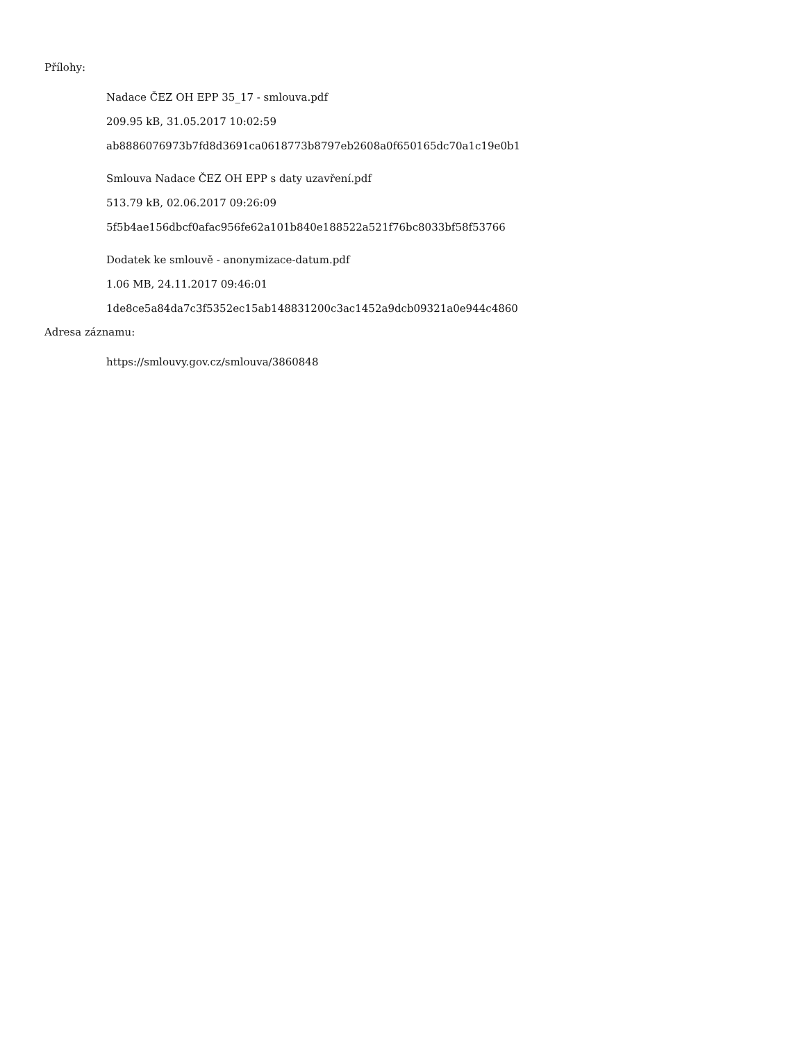Přílohy:
Nadace ČEZ OH EPP 35_17 - smlouva.pdf
209.95 kB, 31.05.2017 10:02:59
ab8886076973b7fd8d3691ca0618773b8797eb2608a0f650165dc70a1c19e0b1
Smlouva Nadace ČEZ OH EPP s daty uzavření.pdf
513.79 kB, 02.06.2017 09:26:09
5f5b4ae156dbcf0afac956fe62a101b840e188522a521f76bc8033bf58f53766
Dodatek ke smlouvě - anonymizace-datum.pdf
1.06 MB, 24.11.2017 09:46:01
1de8ce5a84da7c3f5352ec15ab148831200c3ac1452a9dcb09321a0e944c4860
Adresa záznamu:
https://smlouvy.gov.cz/smlouva/3860848